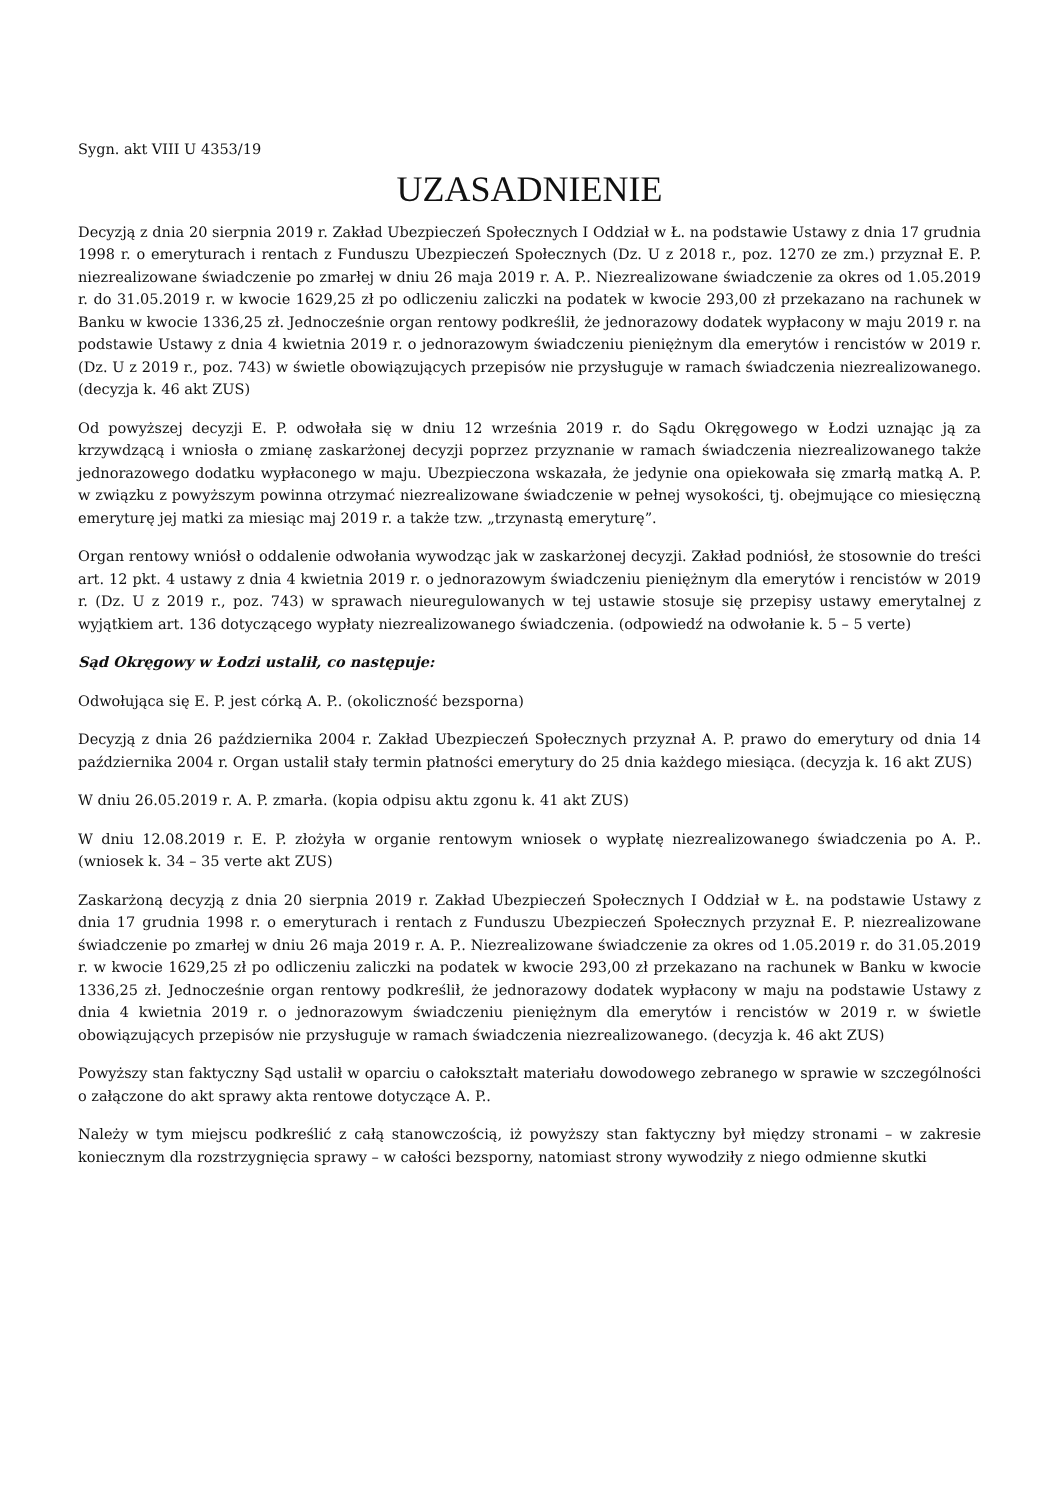Sygn. akt VIII U 4353/19
UZASADNIENIE
Decyzją z dnia 20 sierpnia 2019 r. Zakład Ubezpieczeń Społecznych I Oddział w Ł. na podstawie Ustawy z dnia 17 grudnia 1998 r. o emeryturach i rentach z Funduszu Ubezpieczeń Społecznych (Dz. U z 2018 r., poz. 1270 ze zm.) przyznał E. P. niezrealizowane świadczenie po zmarłej w dniu 26 maja 2019 r. A. P.. Niezrealizowane świadczenie za okres od 1.05.2019 r. do 31.05.2019 r. w kwocie 1629,25 zł po odliczeniu zaliczki na podatek w kwocie 293,00 zł przekazano na rachunek w Banku w kwocie 1336,25 zł. Jednocześnie organ rentowy podkreślił, że jednorazowy dodatek wypłacony w maju 2019 r. na podstawie Ustawy z dnia 4 kwietnia 2019 r. o jednorazowym świadczeniu pieniężnym dla emerytów i rencistów w 2019 r. (Dz. U z 2019 r., poz. 743) w świetle obowiązujących przepisów nie przysługuje w ramach świadczenia niezrealizowanego. (decyzja k. 46 akt ZUS)
Od powyższej decyzji E. P. odwołała się w dniu 12 września 2019 r. do Sądu Okręgowego w Łodzi uznając ją za krzywdzącą i wniosła o zmianę zaskarżonej decyzji poprzez przyznanie w ramach świadczenia niezrealizowanego także jednorazowego dodatku wypłaconego w maju. Ubezpieczona wskazała, że jedynie ona opiekowała się zmarłą matką A. P. w związku z powyższym powinna otrzymać niezrealizowane świadczenie w pełnej wysokości, tj. obejmujące co miesięczną emeryturę jej matki za miesiąc maj 2019 r. a także tzw. „trzynastą emeryturę”.
Organ rentowy wniósł o oddalenie odwołania wywodząc jak w zaskarżonej decyzji. Zakład podniósł, że stosownie do treści art. 12 pkt. 4 ustawy z dnia 4 kwietnia 2019 r. o jednorazowym świadczeniu pieniężnym dla emerytów i rencistów w 2019 r. (Dz. U z 2019 r., poz. 743) w sprawach nieuregulowanych w tej ustawie stosuje się przepisy ustawy emerytalnej z wyjątkiem art. 136 dotyczącego wypłaty niezrealizowanego świadczenia. (odpowiedź na odwołanie k. 5 – 5 verte)
Sąd Okręgowy w Łodzi ustalił, co następuje:
Odwołująca się E. P. jest córką A. P.. (okoliczność bezsporna)
Decyzją z dnia 26 października 2004 r. Zakład Ubezpieczeń Społecznych przyznał A. P. prawo do emerytury od dnia 14 października 2004 r. Organ ustalił stały termin płatności emerytury do 25 dnia każdego miesiąca. (decyzja k. 16 akt ZUS)
W dniu 26.05.2019 r. A. P. zmarła. (kopia odpisu aktu zgonu k. 41 akt ZUS)
W dniu 12.08.2019 r. E. P. złożyła w organie rentowym wniosek o wypłatę niezrealizowanego świadczenia po A. P.. (wniosek k. 34 – 35 verte akt ZUS)
Zaskarżoną decyzją z dnia 20 sierpnia 2019 r. Zakład Ubezpieczeń Społecznych I Oddział w Ł. na podstawie Ustawy z dnia 17 grudnia 1998 r. o emeryturach i rentach z Funduszu Ubezpieczeń Społecznych przyznał E. P. niezrealizowane świadczenie po zmarłej w dniu 26 maja 2019 r. A. P.. Niezrealizowane świadczenie za okres od 1.05.2019 r. do 31.05.2019 r. w kwocie 1629,25 zł po odliczeniu zaliczki na podatek w kwocie 293,00 zł przekazano na rachunek w Banku w kwocie 1336,25 zł. Jednocześnie organ rentowy podkreślił, że jednorazowy dodatek wypłacony w maju na podstawie Ustawy z dnia 4 kwietnia 2019 r. o jednorazowym świadczeniu pieniężnym dla emerytów i rencistów w 2019 r. w świetle obowiązujących przepisów nie przysługuje w ramach świadczenia niezrealizowanego. (decyzja k. 46 akt ZUS)
Powyższy stan faktyczny Sąd ustalił w oparciu o całokształt materiału dowodowego zebranego w sprawie w szczególności o załączone do akt sprawy akta rentowe dotyczące A. P..
Należy w tym miejscu podkreślić z całą stanowczością, iż powyższy stan faktyczny był między stronami – w zakresie koniecznym dla rozstrzygnięcia sprawy – w całości bezsporny, natomiast strony wywodziły z niego odmienne skutki